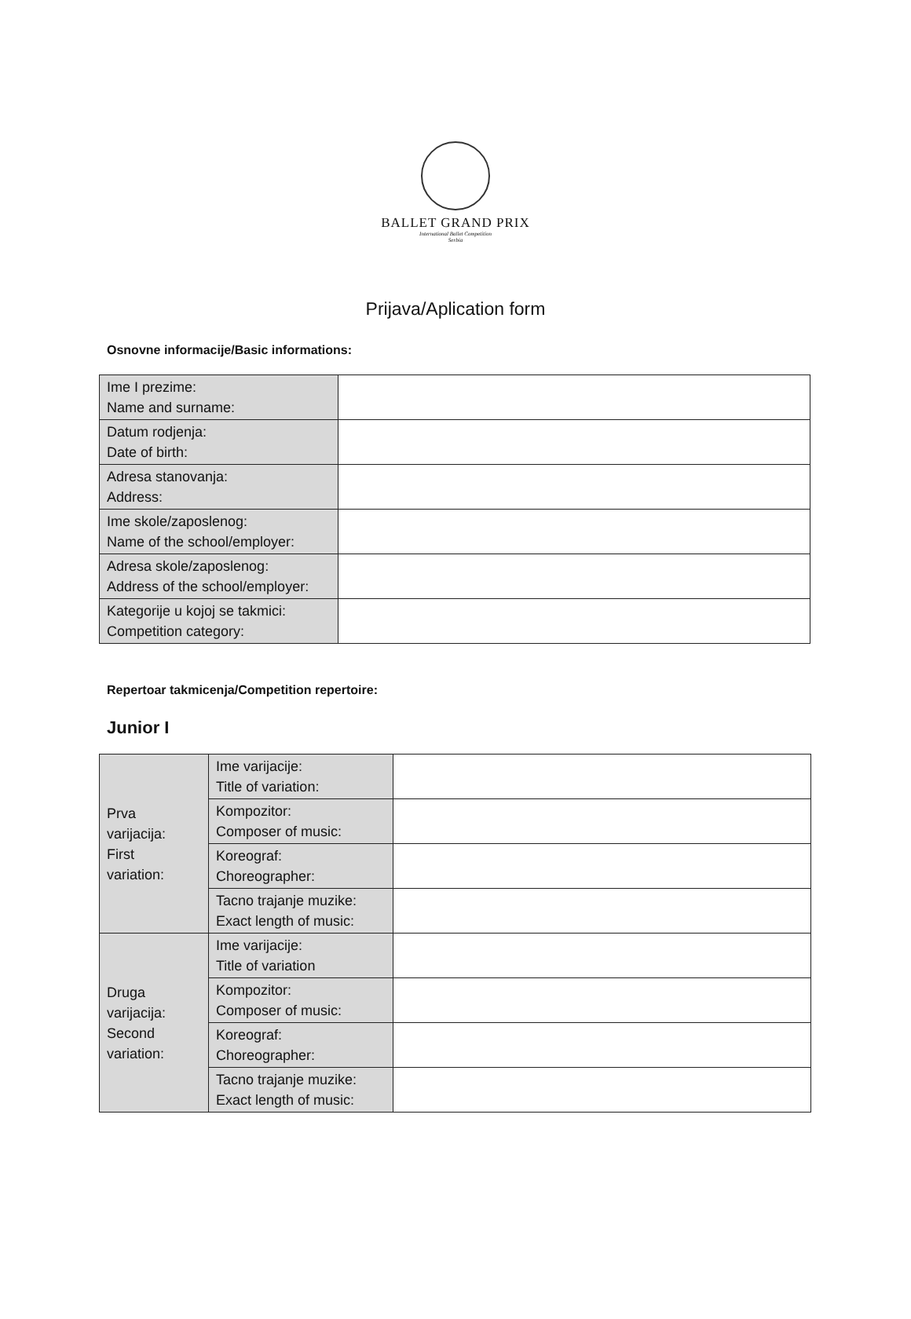BALLET GRAND PRIX
International Ballet Competition
Serbia
Prijava/Aplication form
Osnovne informacije/Basic informations:
| Ime I prezime: Name and surname: | |
| Datum rodjenja: Date of birth: | |
| Adresa stanovanja: Address: | |
| Ime skole/zaposlenog: Name of the school/employer: | |
| Adresa skole/zaposlenog: Address of the school/employer: | |
| Kategorije u kojoj se takmici: Competition category: | |
Repertoar takmicenja/Competition repertoire:
Junior I
| Prva varijacija: First variation: | Ime varijacije: Title of variation: | |
| | Kompozitor: Composer of music: | |
| | Koreograf: Choreographer: | |
| | Tacno trajanje muzike: Exact length of music: | |
| Druga varijacija: Second variation: | Ime varijacije: Title of variation | |
| | Kompozitor: Composer of music: | |
| | Koreograf: Choreographer: | |
| | Tacno trajanje muzike: Exact length of music: | |